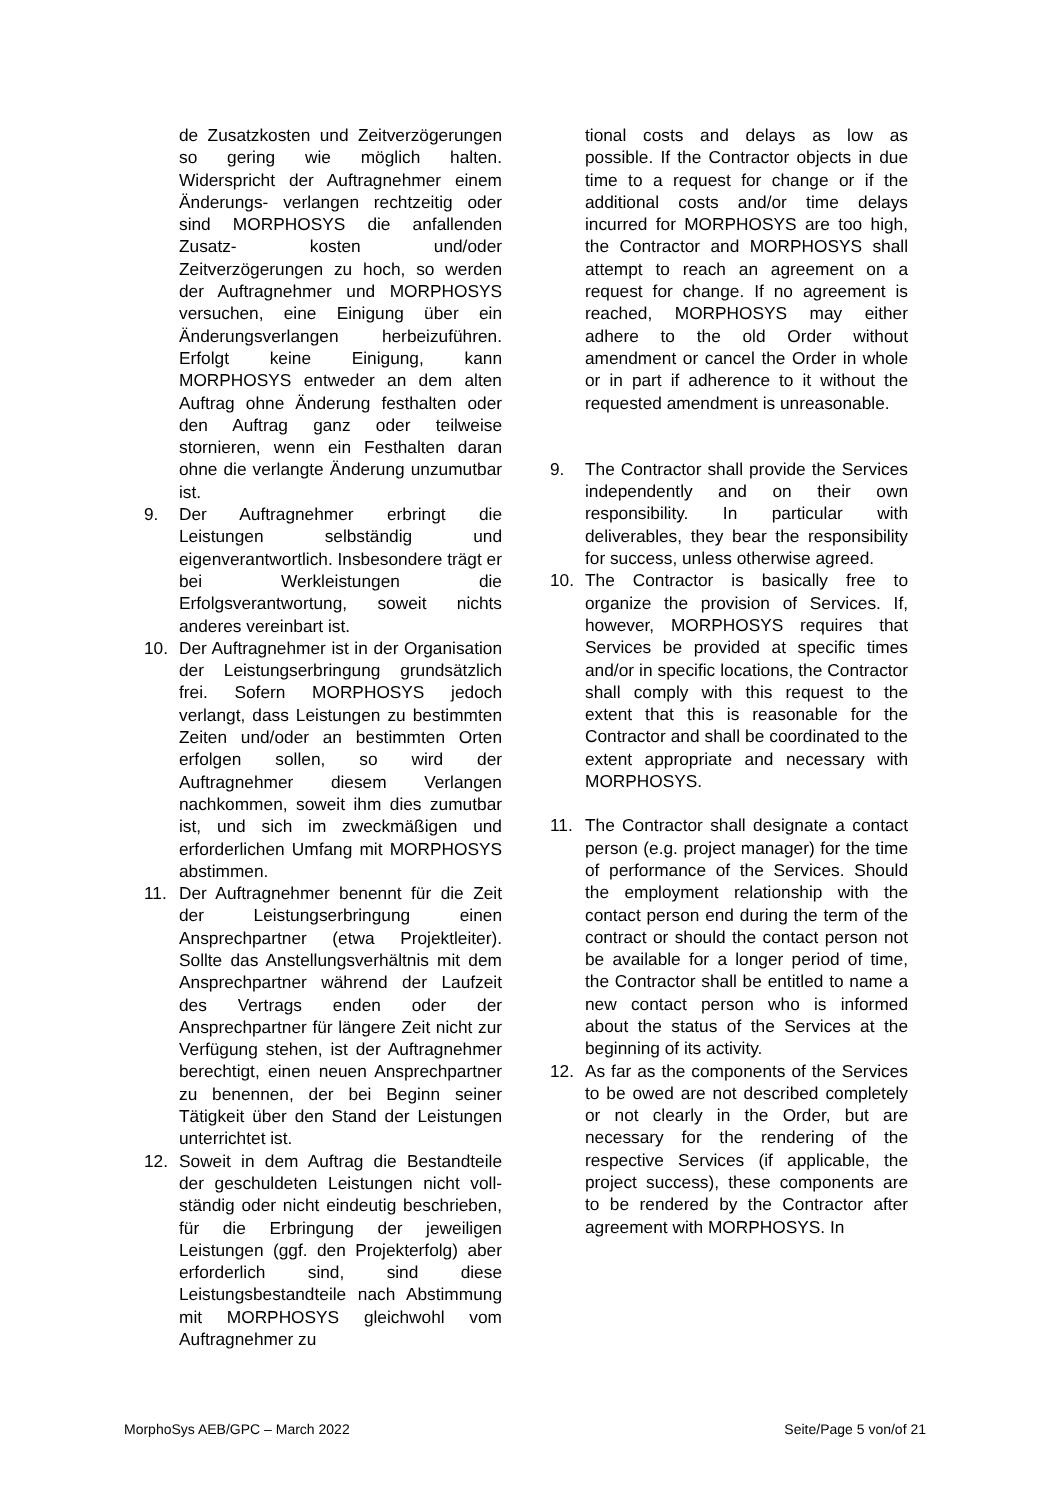de Zusatzkosten und Zeitverzögerungen so gering wie möglich halten. Widerspricht der Auftragnehmer einem Änderungs- verlangen rechtzeitig oder sind MORPHOSYS die anfallenden Zusatz- kosten und/oder Zeitverzögerungen zu hoch, so werden der Auftragnehmer und MORPHOSYS versuchen, eine Einigung über ein Änderungsverlangen herbeizuführen. Erfolgt keine Einigung, kann MORPHOSYS entweder an dem alten Auftrag ohne Änderung festhalten oder den Auftrag ganz oder teilweise stornieren, wenn ein Festhalten daran ohne die verlangte Änderung unzumutbar ist.
9. Der Auftragnehmer erbringt die Leistungen selbständig und eigenverantwortlich. Insbesondere trägt er bei Werkleistungen die Erfolgsverantwortung, soweit nichts anderes vereinbart ist.
10. Der Auftragnehmer ist in der Organisation der Leistungserbringung grundsätzlich frei. Sofern MORPHOSYS jedoch verlangt, dass Leistungen zu bestimmten Zeiten und/oder an bestimmten Orten erfolgen sollen, so wird der Auftragnehmer diesem Verlangen nachkommen, soweit ihm dies zumutbar ist, und sich im zweckmäßigen und erforderlichen Umfang mit MORPHOSYS abstimmen.
11. Der Auftragnehmer benennt für die Zeit der Leistungserbringung einen Ansprechpartner (etwa Projektleiter). Sollte das Anstellungsverhältnis mit dem Ansprechpartner während der Laufzeit des Vertrags enden oder der Ansprechpartner für längere Zeit nicht zur Verfügung stehen, ist der Auftragnehmer berechtigt, einen neuen Ansprechpartner zu benennen, der bei Beginn seiner Tätigkeit über den Stand der Leistungen unterrichtet ist.
12. Soweit in dem Auftrag die Bestandteile der geschuldeten Leistungen nicht voll- ständig oder nicht eindeutig beschrieben, für die Erbringung der jeweiligen Leistungen (ggf. den Projekterfolg) aber erforderlich sind, sind diese Leistungsbestandteile nach Abstimmung mit MORPHOSYS gleichwohl vom Auftragnehmer zu
tional costs and delays as low as possible. If the Contractor objects in due time to a request for change or if the additional costs and/or time delays incurred for MORPHOSYS are too high, the Contractor and MORPHOSYS shall attempt to reach an agreement on a request for change. If no agreement is reached, MORPHOSYS may either adhere to the old Order without amendment or cancel the Order in whole or in part if adherence to it without the requested amendment is unreasonable.
9. The Contractor shall provide the Services independently and on their own responsibility. In particular with deliverables, they bear the responsibility for success, unless otherwise agreed.
10. The Contractor is basically free to organize the provision of Services. If, however, MORPHOSYS requires that Services be provided at specific times and/or in specific locations, the Contractor shall comply with this request to the extent that this is reasonable for the Contractor and shall be coordinated to the extent appropriate and necessary with MORPHOSYS.
11. The Contractor shall designate a contact person (e.g. project manager) for the time of performance of the Services. Should the employment relationship with the contact person end during the term of the contract or should the contact person not be available for a longer period of time, the Contractor shall be entitled to name a new contact person who is informed about the status of the Services at the beginning of its activity.
12. As far as the components of the Services to be owed are not described completely or not clearly in the Order, but are necessary for the rendering of the respective Services (if applicable, the project success), these components are to be rendered by the Contractor after agreement with MORPHOSYS. In
MorphoSys AEB/GPC – March 2022 Seite/Page 5 von/of 21